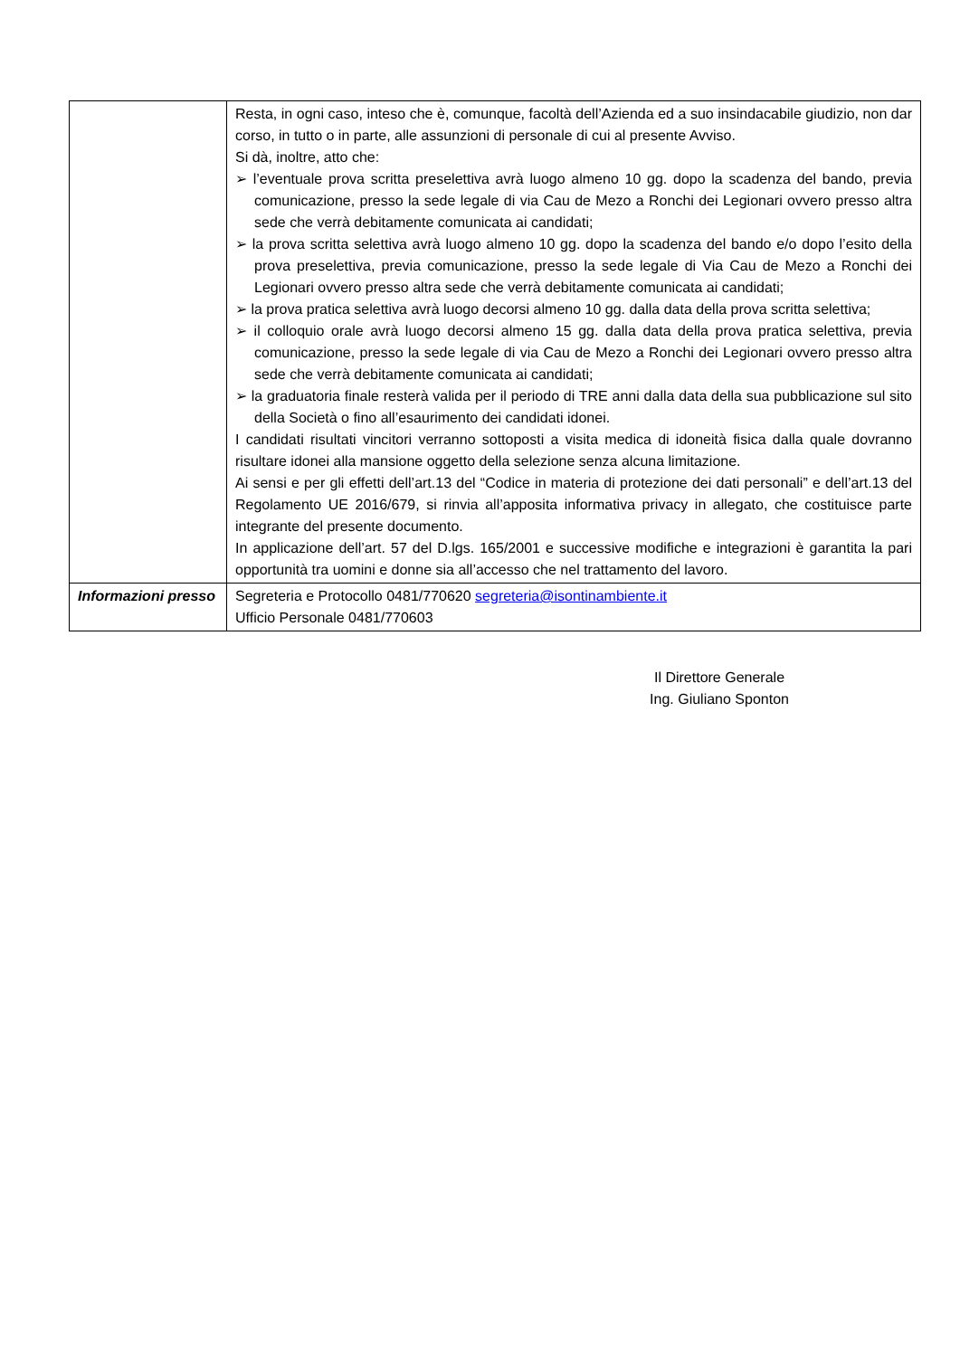| | Resta, in ogni caso, inteso che è, comunque, facoltà dell’Azienda ed a suo insindacabile giudizio, non dar corso, in tutto o in parte, alle assunzioni di personale di cui al presente Avviso. Si dà, inoltre, atto che: ➢ l’eventuale prova scritta preselettiva avrà luogo almeno 10 gg. dopo la scadenza del bando, previa comunicazione, presso la sede legale di via Cau de Mezo a Ronchi dei Legionari ovvero presso altra sede che verrà debitamente comunicata ai candidati; ➢ la prova scritta selettiva avrà luogo almeno 10 gg. dopo la scadenza del bando e/o dopo l’esito della prova preselettiva, previa comunicazione, presso la sede legale di Via Cau de Mezo a Ronchi dei Legionari ovvero presso altra sede che verrà debitamente comunicata ai candidati; ➢ la prova pratica selettiva avrà luogo decorsi almeno 10 gg. dalla data della prova scritta selettiva; ➢ il colloquio orale avrà luogo decorsi almeno 15 gg. dalla data della prova pratica selettiva, previa comunicazione, presso la sede legale di via Cau de Mezo a Ronchi dei Legionari ovvero presso altra sede che verrà debitamente comunicata ai candidati; ➢ la graduatoria finale resterà valida per il periodo di TRE anni dalla data della sua pubblicazione sul sito della Società o fino all’esaurimento dei candidati idonei. I candidati risultati vincitori verranno sottoposti a visita medica di idoneità fisica dalla quale dovranno risultare idonei alla mansione oggetto della selezione senza alcuna limitazione. Ai sensi e per gli effetti dell’art.13 del “Codice in materia di protezione dei dati personali” e dell’art.13 del Regolamento UE 2016/679, si rinvia all’apposita informativa privacy in allegato, che costituisce parte integrante del presente documento. In applicazione dell’art. 57 del D.lgs. 165/2001 e successive modifiche e integrazioni è garantita la pari opportunità tra uomini e donne sia all’accesso che nel trattamento del lavoro. |
| Informazioni presso | Segreteria e Protocollo 0481/770620 segreteria@isontinambiente.it Ufficio Personale 0481/770603 |
Il Direttore Generale
Ing. Giuliano Sponton